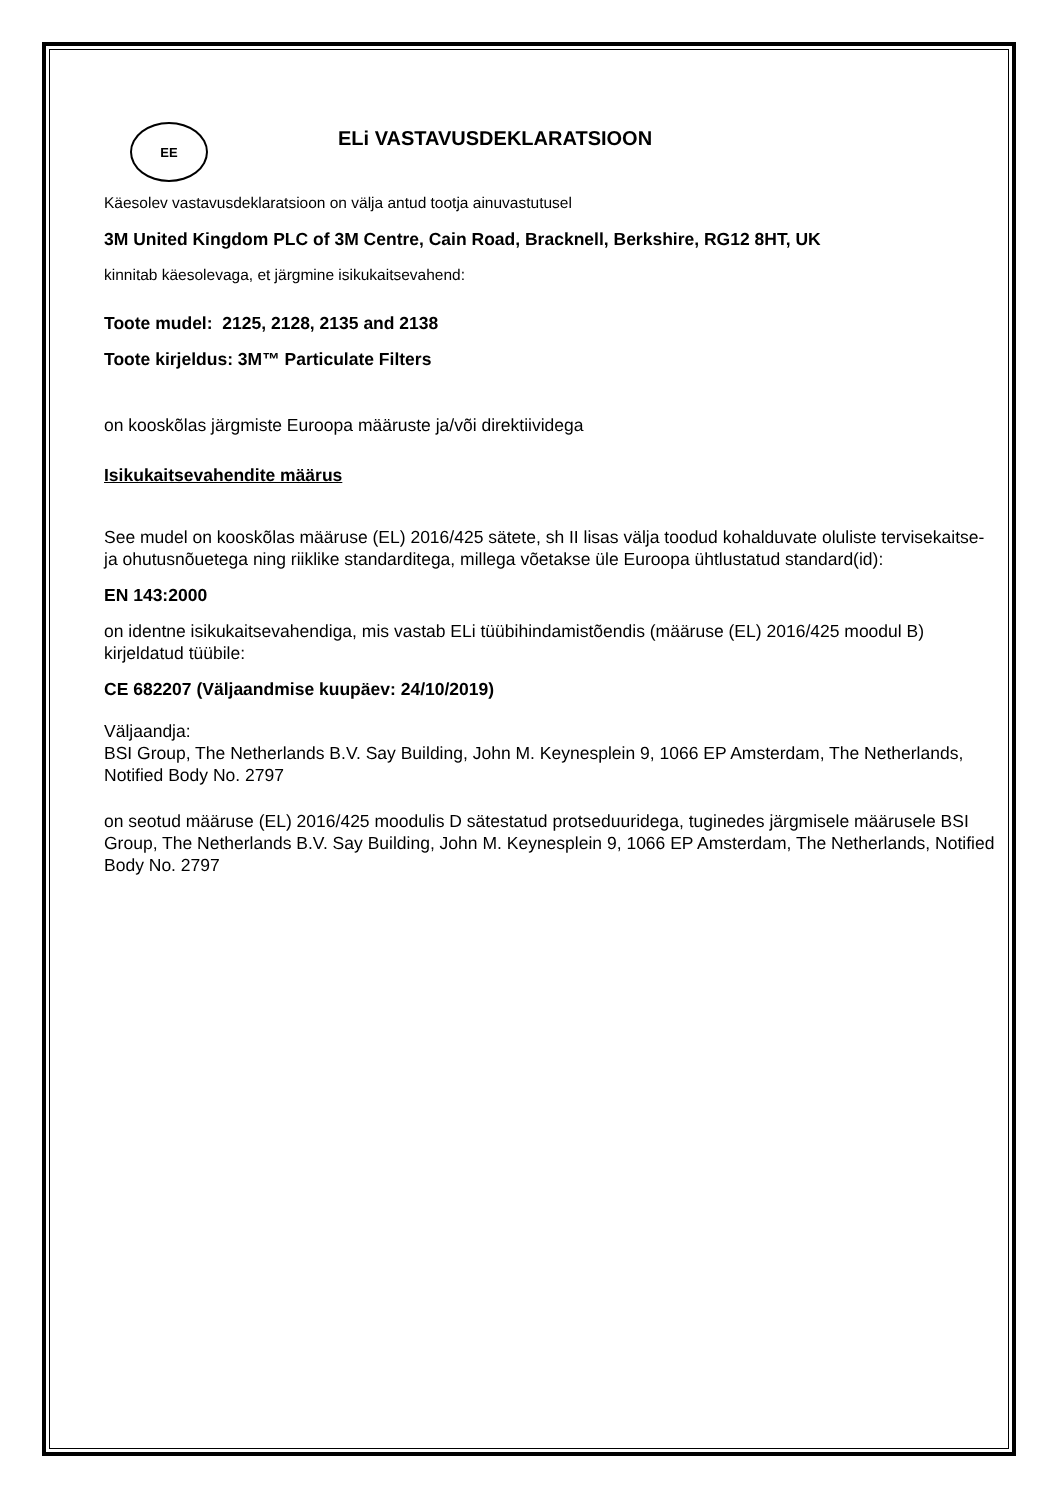EE
ELi VASTAVUSDEKLARATSIOON
Käesolev vastavusdeklaratsioon on välja antud tootja ainuvastutusel
3M United Kingdom PLC of 3M Centre, Cain Road, Bracknell, Berkshire, RG12 8HT, UK
kinnitab käesolevaga, et järgmine isikukaitsevahend:
Toote mudel: 2125, 2128, 2135 and 2138
Toote kirjeldus: 3M™ Particulate Filters
on kooskõlas järgmiste Euroopa määruste ja/või direktiividega
Isikukaitsevahendite määrus
See mudel on kooskõlas määruse (EL) 2016/425 sätete, sh II lisas välja toodud kohalduvate oluliste tervisekaitse- ja ohutusnõuetega ning riiklike standarditega, millega võetakse üle Euroopa ühtlustatud standard(id):
EN 143:2000
on identne isikukaitsevahendiga, mis vastab ELi tüübihindamistõendis (määruse (EL) 2016/425 moodul B) kirjeldatud tüübile:
CE 682207 (Väljaandmise kuupäev: 24/10/2019)
Väljaandja:
BSI Group, The Netherlands B.V. Say Building, John M. Keynesplein 9, 1066 EP Amsterdam, The Netherlands, Notified Body No. 2797
on seotud määruse (EL) 2016/425 moodulis D sätestatud protseduuridega, tuginedes järgmisele määrusele BSI Group, The Netherlands B.V. Say Building, John M. Keynesplein 9, 1066 EP Amsterdam, The Netherlands, Notified Body No. 2797